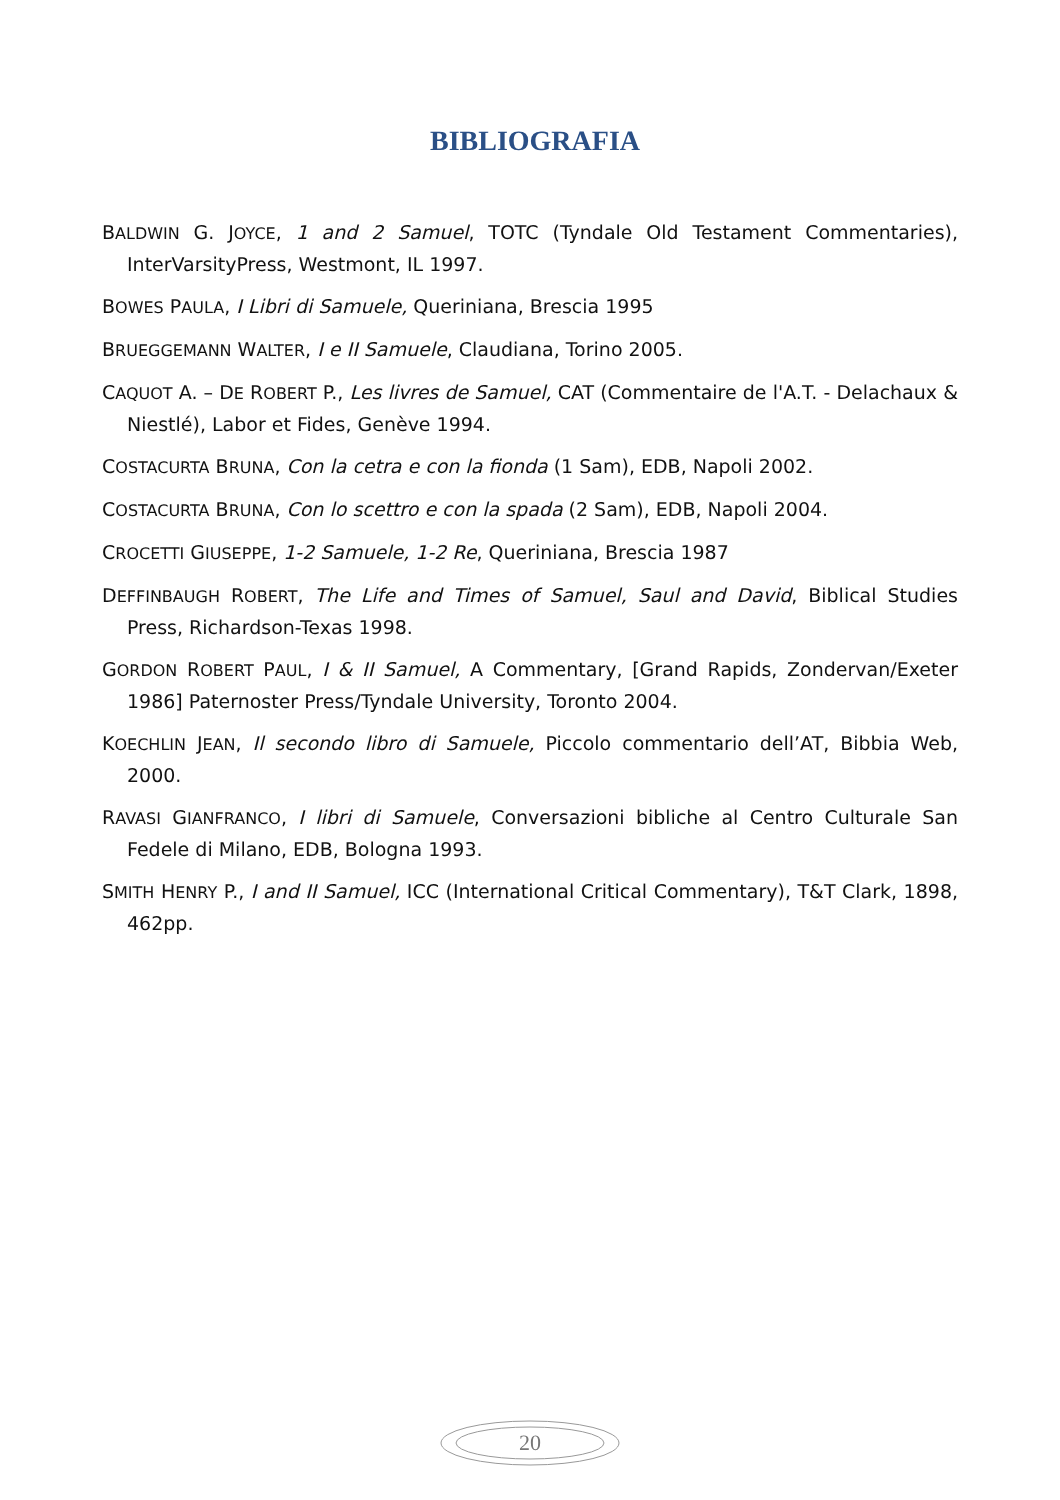BIBLIOGRAFIA
BALDWIN G. JOYCE, 1 and 2 Samuel, TOTC (Tyndale Old Testament Commentaries), InterVarsityPress, Westmont, IL 1997.
BOWES PAULA, I Libri di Samuele, Queriniana, Brescia 1995
BRUEGGEMANN WALTER, I e II Samuele, Claudiana, Torino 2005.
CAQUOT A. – DE ROBERT P., Les livres de Samuel, CAT (Commentaire de l'A.T. - Delachaux & Niestlé), Labor et Fides, Genève 1994.
COSTACURTA BRUNA, Con la cetra e con la fionda (1 Sam), EDB, Napoli 2002.
COSTACURTA BRUNA, Con lo scettro e con la spada (2 Sam), EDB, Napoli 2004.
CROCETTI GIUSEPPE, 1-2 Samuele, 1-2 Re, Queriniana, Brescia 1987
DEFFINBAUGH ROBERT, The Life and Times of Samuel, Saul and David, Biblical Studies Press, Richardson-Texas 1998.
GORDON ROBERT PAUL, I & II Samuel, A Commentary, [Grand Rapids, Zondervan/Exeter 1986] Paternoster Press/Tyndale University, Toronto 2004.
KOECHLIN JEAN, Il secondo libro di Samuele, Piccolo commentario dell’AT, Bibbia Web, 2000.
RAVASI GIANFRANCO, I libri di Samuele, Conversazioni bibliche al Centro Culturale San Fedele di Milano, EDB, Bologna 1993.
SMITH HENRY P., I and II Samuel, ICC (International Critical Commentary), T&T Clark, 1898, 462pp.
20